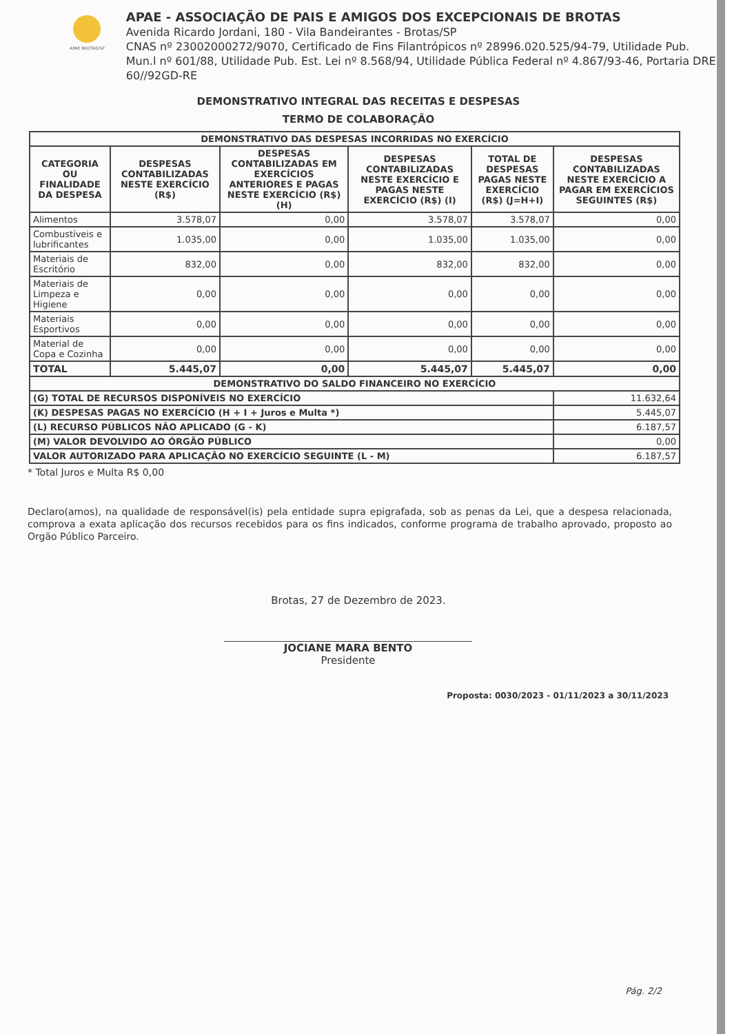APAE BROTAS/SP
APAE - ASSOCIAÇÃO DE PAIS E AMIGOS DOS EXCEPCIONAIS DE BROTAS
Avenida Ricardo Jordani, 180 - Vila Bandeirantes - Brotas/SP
CNAS nº 23002000272/9070, Certificado de Fins Filantrópicos nº 28996.020.525/94-79, Utilidade Pub. Mun.l nº 601/88, Utilidade Pub. Est. Lei nº 8.568/94, Utilidade Pública Federal nº 4.867/93-46, Portaria DRE 60//92GD-RE
DEMONSTRATIVO INTEGRAL DAS RECEITAS E DESPESAS
TERMO DE COLABORAÇÃO
| DEMONSTRATIVO DAS DESPESAS INCORRIDAS NO EXERCÍCIO | | | | | |
| --- | --- | --- | --- | --- | --- |
| CATEGORIA OU FINALIDADE DA DESPESA | DESPESAS CONTABILIZADAS NESTE EXERCÍCIO (R$) | DESPESAS CONTABILIZADAS EM EXERCÍCIOS ANTERIORES E PAGAS NESTE EXERCÍCIO (R$) (H) | DESPESAS CONTABILIZADAS NESTE EXERCÍCIO E PAGAS NESTE EXERCÍCIO (R$) (I) | TOTAL DE DESPESAS PAGAS NESTE EXERCÍCIO (R$) (J=H+I) | DESPESAS CONTABILIZADAS NESTE EXERCÍCIO A PAGAR EM EXERCÍCIOS SEGUINTES (R$) |
| Alimentos | 3.578,07 | 0,00 | 3.578,07 | 3.578,07 | 0,00 |
| Combustíveis e lubrificantes | 1.035,00 | 0,00 | 1.035,00 | 1.035,00 | 0,00 |
| Materiais de Escritório | 832,00 | 0,00 | 832,00 | 832,00 | 0,00 |
| Materiais de Limpeza e Higiene | 0,00 | 0,00 | 0,00 | 0,00 | 0,00 |
| Materiais Esportivos | 0,00 | 0,00 | 0,00 | 0,00 | 0,00 |
| Material de Copa e Cozinha | 0,00 | 0,00 | 0,00 | 0,00 | 0,00 |
| TOTAL | 5.445,07 | 0,00 | 5.445,07 | 5.445,07 | 0,00 |
| DEMONSTRATIVO DO SALDO FINANCEIRO NO EXERCÍCIO | | | | | |
| (G) TOTAL DE RECURSOS DISPONÍVEIS NO EXERCÍCIO | | | | | 11.632,64 |
| (K) DESPESAS PAGAS NO EXERCÍCIO (H + I + Juros e Multa *) | | | | | 5.445,07 |
| (L) RECURSO PÚBLICOS NÃO APLICADO (G - K) | | | | | 6.187,57 |
| (M) VALOR DEVOLVIDO AO ÓRGÃO PÚBLICO | | | | | 0,00 |
| VALOR AUTORIZADO PARA APLICAÇÃO NO EXERCÍCIO SEGUINTE (L - M) | | | | | 6.187,57 |
* Total Juros e Multa R$ 0,00
Declaro(amos), na qualidade de responsável(is) pela entidade supra epigrafada, sob as penas da Lei, que a despesa relacionada, comprova a exata aplicação dos recursos recebidos para os fins indicados, conforme programa de trabalho aprovado, proposto ao Orgão Público Parceiro.
Brotas, 27 de Dezembro de 2023.
JOCIANE MARA BENTO
Presidente
Proposta: 0030/2023 - 01/11/2023 a 30/11/2023
Pág. 2/2